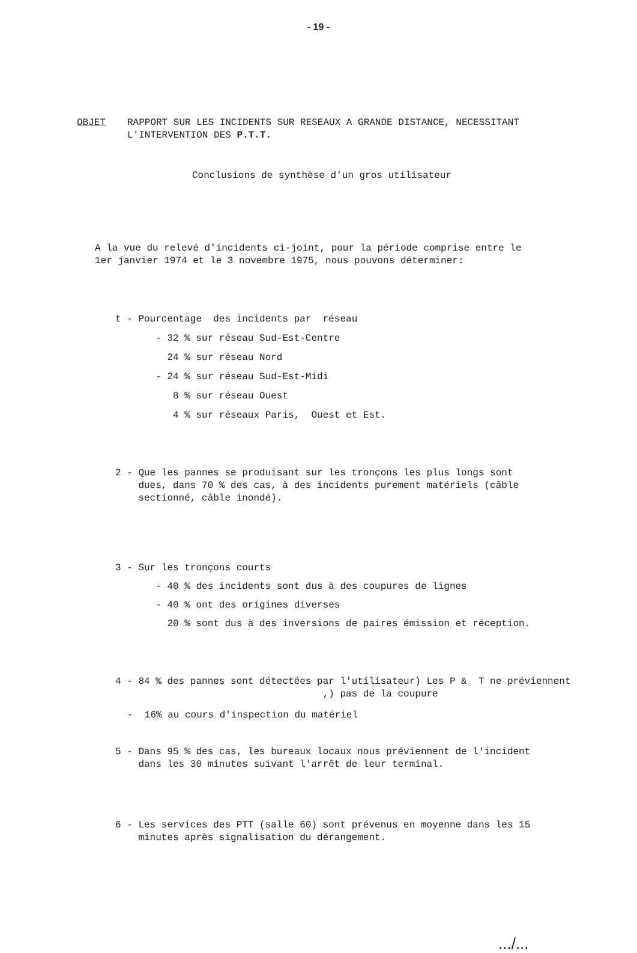- 19 -
OBJET
RAPPORT SUR LES INCIDENTS SUR RESEAUX A GRANDE DISTANCE, NECESSITANT L'INTERVENTION DES P.T.T.
Conclusions de synthèse d'un gros utilisateur
A la vue du relevé d'incidents ci-joint, pour la période comprise entre le 1er janvier 1974 et le 3 novembre 1975, nous pouvons déterminer:
t - Pourcentage des incidents par réseau - 32 % sur réseau Sud-Est-Centre 24 % sur réseau Nord - 24 % sur réseau Sud-Est-Midi 8 % sur réseau Ouest 4 % sur réseaux Paris, Ouest et Est.
2 - Que les pannes se produisant sur les tronçons les plus longs sont dues, dans 70 % des cas, à des incidents purement matériels (câble sectionné, câble inondé).
3 - Sur les tronçons courts - 40 % des incidents sont dus à des coupures de lignes - 40 % ont des origines diverses 20 % sont dus à des inversions de paires émission et réception.
4 - 84 % des pannes sont détectées par l'utilisateur) Les P & T ne préviennent ,) pas de la coupure
- 16% au cours d'inspection du matériel
5 - Dans 95 % des cas, les bureaux locaux nous préviennent de l'incident dans les 30 minutes suivant l'arrêt de leur terminal.
6 - Les services des PTT (salle 60) sont prévenus en moyenne dans les 15 minutes après signalisation du dérangement.
.../...